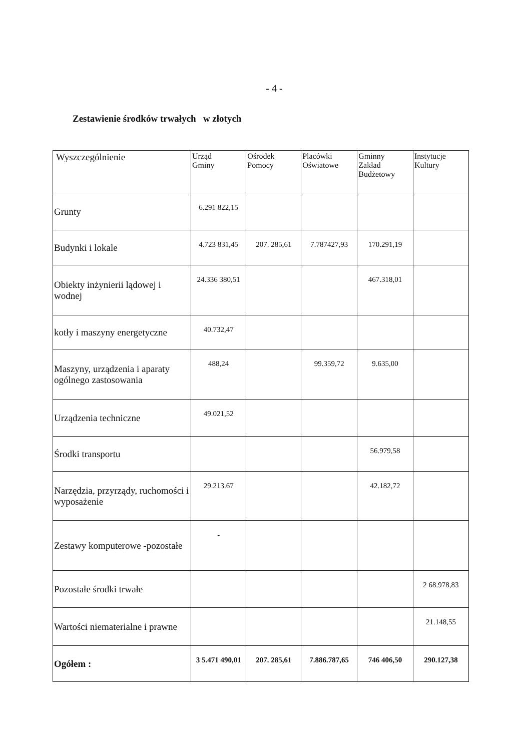- 4 -
Zestawienie środków trwałych w złotych
| Wyszczególnienie | Urząd Gminy | Ośrodek Pomocy | Placówki Oświatowe | Gminny Zakład Budżetowy | Instytucje Kultury |
| Grunty | 6.291 822,15 | | | | |
| Budynki i lokale | 4.723 831,45 | 207. 285,61 | 7.787427,93 | 170.291,19 | |
| Obiekty inżynierii lądowej i wodnej | 24.336 380,51 | | | 467.318,01 | |
| kotły i maszyny energetyczne | 40.732,47 | | | | |
| Maszyny, urządzenia i aparaty ogólnego zastosowania | 488,24 | | 99.359,72 | 9.635,00 | |
| Urządzenia techniczne | 49.021,52 | | | | |
| Środki transportu | | | | 56.979,58 | |
| Narzędzia, przyrządy, ruchomości i wyposażenie | 29.213.67 | | | 42.182,72 | |
| Zestawy komputerowe -pozostałe | - | | | | |
| Pozostałe środki trwałe | | | | | 2 68.978,83 |
| Wartości niematerialne i prawne | | | | | 21.148,55 |
| Ogółem : | 3 5.471 490,01 | 207. 285,61 | 7.886.787,65 | 746 406,50 | 290.127,38 |